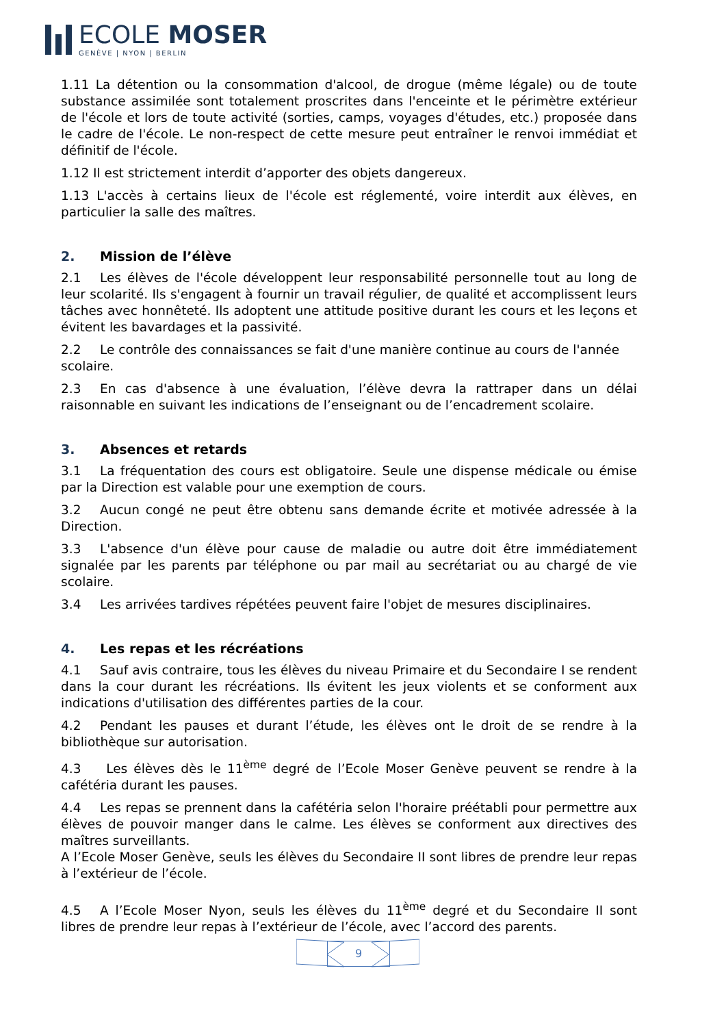ECOLE MOSER
GENÈVE | NYON | BERLIN
1.11 La détention ou la consommation d'alcool, de drogue (même légale) ou de toute substance assimilée sont totalement proscrites dans l'enceinte et le périmètre extérieur de l'école et lors de toute activité (sorties, camps, voyages d'études, etc.) proposée dans le cadre de l'école. Le non-respect de cette mesure peut entraîner le renvoi immédiat et définitif de l'école.
1.12 Il est strictement interdit d’apporter des objets dangereux.
1.13 L'accès à certains lieux de l'école est réglementé, voire interdit aux élèves, en particulier la salle des maîtres.
2. Mission de l’élève
2.1 Les élèves de l'école développent leur responsabilité personnelle tout au long de leur scolarité. Ils s'engagent à fournir un travail régulier, de qualité et accomplissent leurs tâches avec honnêteté. Ils adoptent une attitude positive durant les cours et les leçons et évitent les bavardages et la passivité.
2.2 Le contrôle des connaissances se fait d'une manière continue au cours de l'année scolaire.
2.3 En cas d'absence à une évaluation, l’élève devra la rattraper dans un délai raisonnable en suivant les indications de l’enseignant ou de l’encadrement scolaire.
3. Absences et retards
3.1 La fréquentation des cours est obligatoire. Seule une dispense médicale ou émise par la Direction est valable pour une exemption de cours.
3.2 Aucun congé ne peut être obtenu sans demande écrite et motivée adressée à la Direction.
3.3 L'absence d'un élève pour cause de maladie ou autre doit être immédiatement signalée par les parents par téléphone ou par mail au secrétariat ou au chargé de vie scolaire.
3.4 Les arrivées tardives répétées peuvent faire l'objet de mesures disciplinaires.
4. Les repas et les récréations
4.1 Sauf avis contraire, tous les élèves du niveau Primaire et du Secondaire I se rendent dans la cour durant les récréations. Ils évitent les jeux violents et se conforment aux indications d'utilisation des différentes parties de la cour.
4.2 Pendant les pauses et durant l’étude, les élèves ont le droit de se rendre à la bibliothèque sur autorisation.
4.3 Les élèves dès le 11<sup>ème</sup> degré de l’Ecole Moser Genève peuvent se rendre à la cafétéria durant les pauses.
4.4 Les repas se prennent dans la cafétéria selon l'horaire préétabli pour permettre aux élèves de pouvoir manger dans le calme. Les élèves se conforment aux directives des maîtres surveillants.
A l’Ecole Moser Genève, seuls les élèves du Secondaire II sont libres de prendre leur repas à l’extérieur de l’école.
4.5 A l’Ecole Moser Nyon, seuls les élèves du 11<sup>ème</sup> degré et du Secondaire II sont libres de prendre leur repas à l’extérieur de l’école, avec l’accord des parents.
9